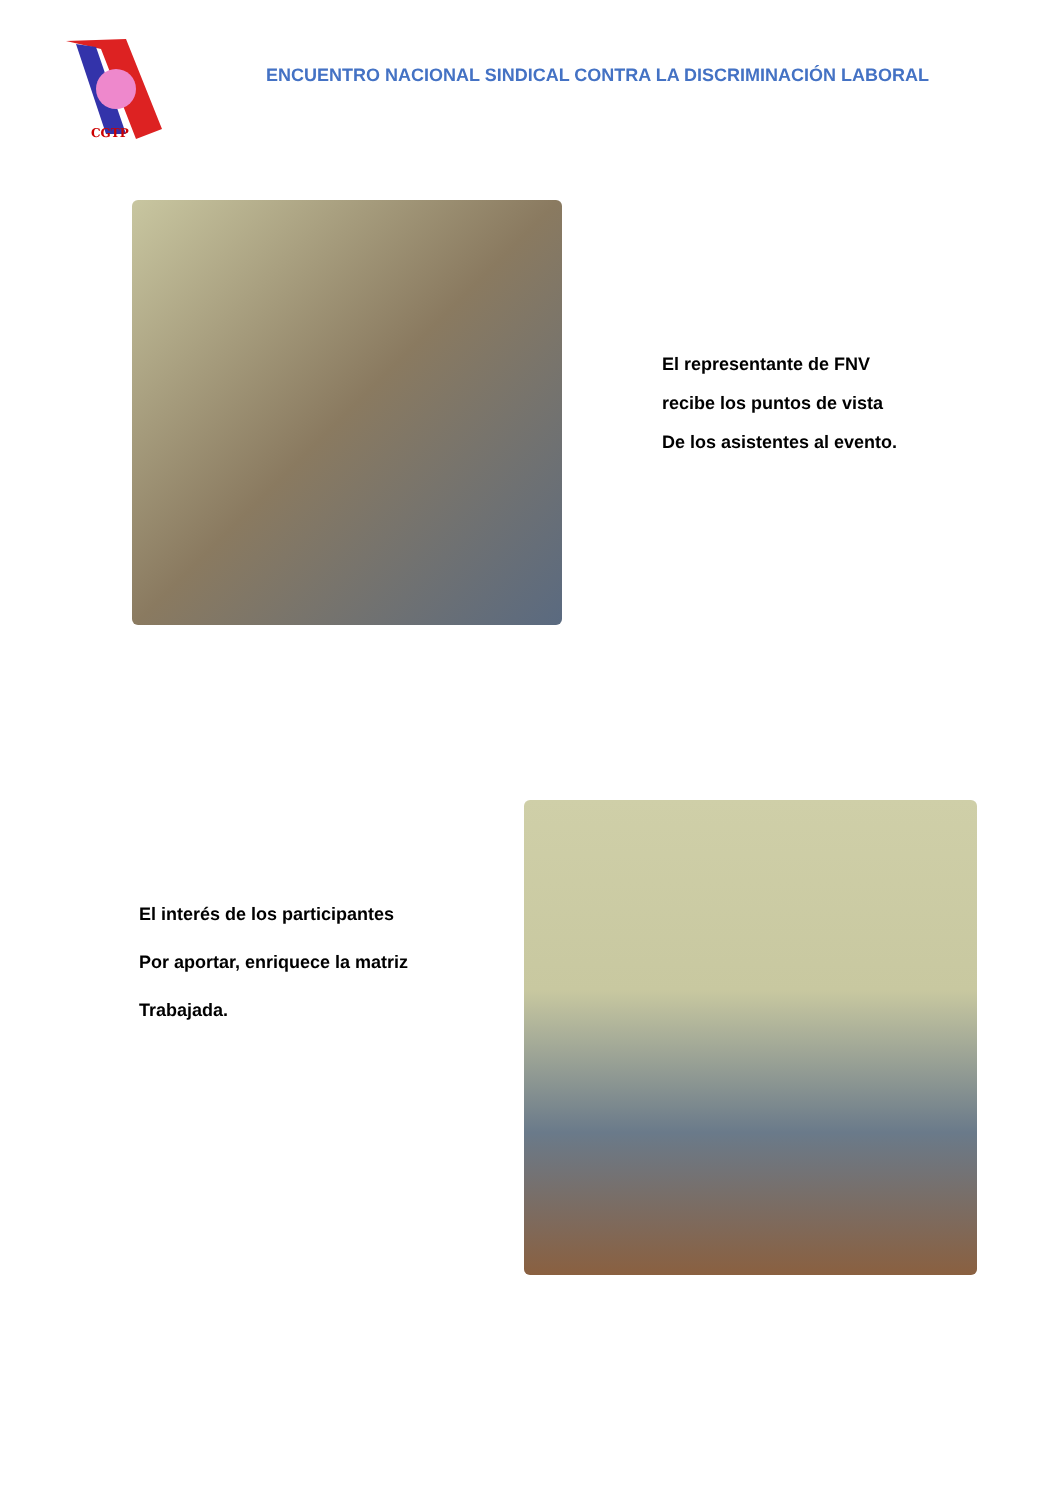CGTP
ENCUENTRO NACIONAL SINDICAL CONTRA LA DISCRIMINACIÓN LABORAL
El representante de FNV
recibe los puntos de vista
De los asistentes al evento.
El interés de los participantes
Por aportar, enriquece la matriz
Trabajada.